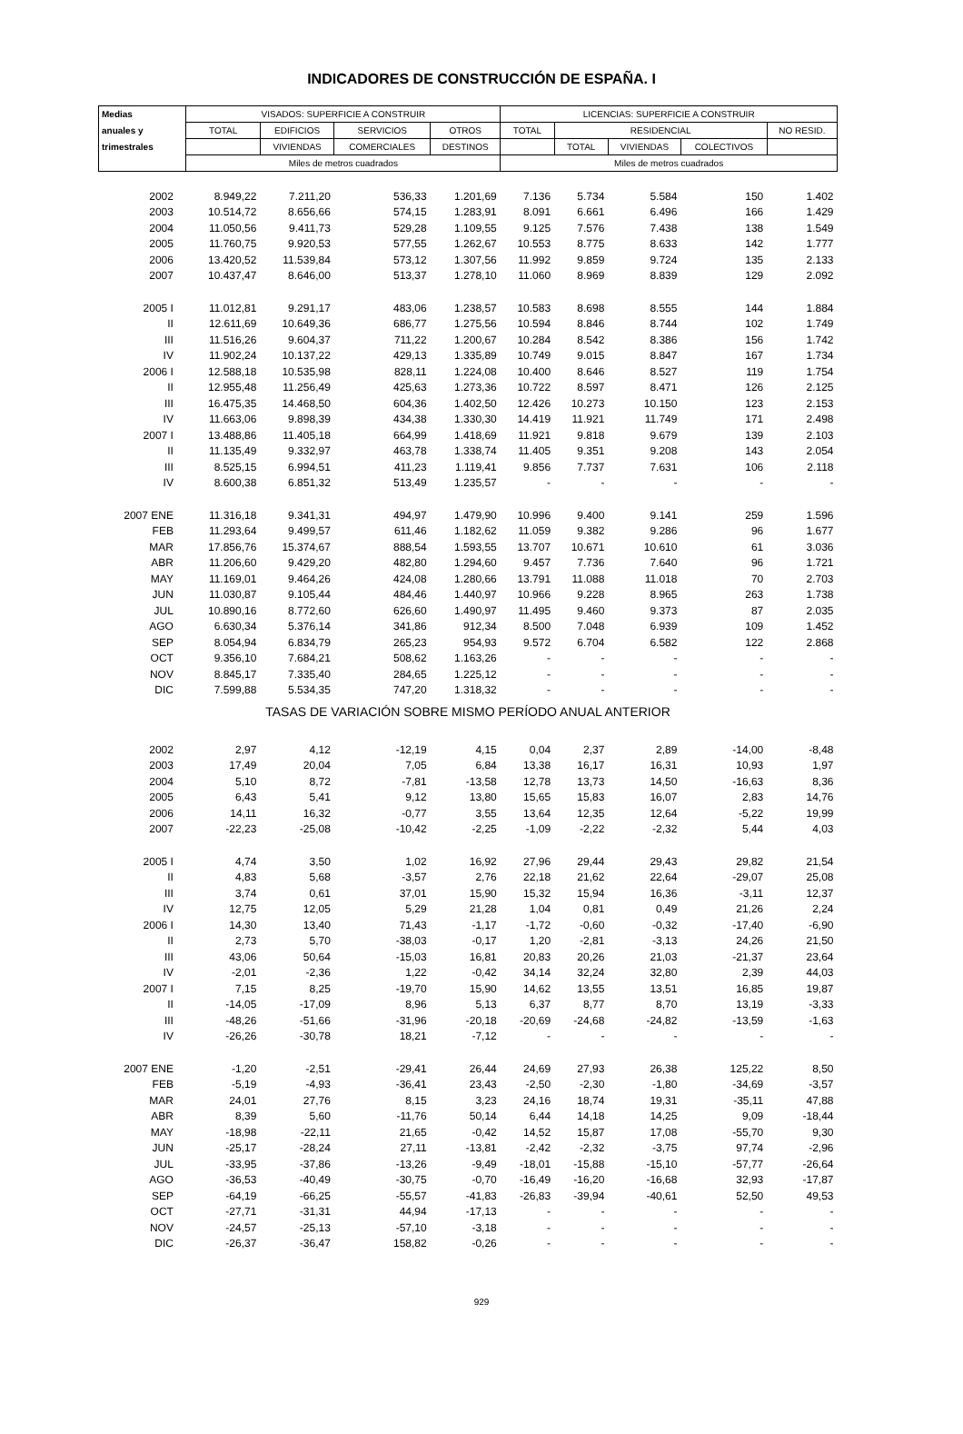INDICADORES DE CONSTRUCCIÓN DE ESPAÑA. I
| Medias | VISADOS: SUPERFICIE A CONSTRUIR | | | | LICENCIAS: SUPERFICIE A CONSTRUIR | | | | |
| --- | --- | --- | --- | --- | --- | --- | --- | --- | --- |
| anuales y | TOTAL | EDIFICIOS | SERVICIOS | OTROS | TOTAL | RESIDENCIAL | | | NO RESID. |
| trimestrales | | VIVIENDAS | COMERCIALES | DESTINOS | | TOTAL | VIVIENDAS | COLECTIVOS | |
| | Miles de metros cuadrados | | | | Miles de metros cuadrados | | | | |
| 2002 | 8.949,22 | 7.211,20 | 536,33 | 1.201,69 | 7.136 | 5.734 | 5.584 | 150 | 1.402 |
| 2003 | 10.514,72 | 8.656,66 | 574,15 | 1.283,91 | 8.091 | 6.661 | 6.496 | 166 | 1.429 |
| 2004 | 11.050,56 | 9.411,73 | 529,28 | 1.109,55 | 9.125 | 7.576 | 7.438 | 138 | 1.549 |
| 2005 | 11.760,75 | 9.920,53 | 577,55 | 1.262,67 | 10.553 | 8.775 | 8.633 | 142 | 1.777 |
| 2006 | 13.420,52 | 11.539,84 | 573,12 | 1.307,56 | 11.992 | 9.859 | 9.724 | 135 | 2.133 |
| 2007 | 10.437,47 | 8.646,00 | 513,37 | 1.278,10 | 11.060 | 8.969 | 8.839 | 129 | 2.092 |
| 2005 I | 11.012,81 | 9.291,17 | 483,06 | 1.238,57 | 10.583 | 8.698 | 8.555 | 144 | 1.884 |
| II | 12.611,69 | 10.649,36 | 686,77 | 1.275,56 | 10.594 | 8.846 | 8.744 | 102 | 1.749 |
| III | 11.516,26 | 9.604,37 | 711,22 | 1.200,67 | 10.284 | 8.542 | 8.386 | 156 | 1.742 |
| IV | 11.902,24 | 10.137,22 | 429,13 | 1.335,89 | 10.749 | 9.015 | 8.847 | 167 | 1.734 |
| 2006 I | 12.588,18 | 10.535,98 | 828,11 | 1.224,08 | 10.400 | 8.646 | 8.527 | 119 | 1.754 |
| II | 12.955,48 | 11.256,49 | 425,63 | 1.273,36 | 10.722 | 8.597 | 8.471 | 126 | 2.125 |
| III | 16.475,35 | 14.468,50 | 604,36 | 1.402,50 | 12.426 | 10.273 | 10.150 | 123 | 2.153 |
| IV | 11.663,06 | 9.898,39 | 434,38 | 1.330,30 | 14.419 | 11.921 | 11.749 | 171 | 2.498 |
| 2007 I | 13.488,86 | 11.405,18 | 664,99 | 1.418,69 | 11.921 | 9.818 | 9.679 | 139 | 2.103 |
| II | 11.135,49 | 9.332,97 | 463,78 | 1.338,74 | 11.405 | 9.351 | 9.208 | 143 | 2.054 |
| III | 8.525,15 | 6.994,51 | 411,23 | 1.119,41 | 9.856 | 7.737 | 7.631 | 106 | 2.118 |
| IV | 8.600,38 | 6.851,32 | 513,49 | 1.235,57 | - | - | - | - | - |
| 2007 ENE | 11.316,18 | 9.341,31 | 494,97 | 1.479,90 | 10.996 | 9.400 | 9.141 | 259 | 1.596 |
| FEB | 11.293,64 | 9.499,57 | 611,46 | 1.182,62 | 11.059 | 9.382 | 9.286 | 96 | 1.677 |
| MAR | 17.856,76 | 15.374,67 | 888,54 | 1.593,55 | 13.707 | 10.671 | 10.610 | 61 | 3.036 |
| ABR | 11.206,60 | 9.429,20 | 482,80 | 1.294,60 | 9.457 | 7.736 | 7.640 | 96 | 1.721 |
| MAY | 11.169,01 | 9.464,26 | 424,08 | 1.280,66 | 13.791 | 11.088 | 11.018 | 70 | 2.703 |
| JUN | 11.030,87 | 9.105,44 | 484,46 | 1.440,97 | 10.966 | 9.228 | 8.965 | 263 | 1.738 |
| JUL | 10.890,16 | 8.772,60 | 626,60 | 1.490,97 | 11.495 | 9.460 | 9.373 | 87 | 2.035 |
| AGO | 6.630,34 | 5.376,14 | 341,86 | 912,34 | 8.500 | 7.048 | 6.939 | 109 | 1.452 |
| SEP | 8.054,94 | 6.834,79 | 265,23 | 954,93 | 9.572 | 6.704 | 6.582 | 122 | 2.868 |
| OCT | 9.356,10 | 7.684,21 | 508,62 | 1.163,26 | - | - | - | - | - |
| NOV | 8.845,17 | 7.335,40 | 284,65 | 1.225,12 | - | - | - | - | - |
| DIC | 7.599,88 | 5.534,35 | 747,20 | 1.318,32 | - | - | - | - | - |
| TASAS DE VARIACIÓN SOBRE MISMO PERÍODO ANUAL ANTERIOR | | | | | | | | | |
| 2002 | 2,97 | 4,12 | -12,19 | 4,15 | 0,04 | 2,37 | 2,89 | -14,00 | -8,48 |
| 2003 | 17,49 | 20,04 | 7,05 | 6,84 | 13,38 | 16,17 | 16,31 | 10,93 | 1,97 |
| 2004 | 5,10 | 8,72 | -7,81 | -13,58 | 12,78 | 13,73 | 14,50 | -16,63 | 8,36 |
| 2005 | 6,43 | 5,41 | 9,12 | 13,80 | 15,65 | 15,83 | 16,07 | 2,83 | 14,76 |
| 2006 | 14,11 | 16,32 | -0,77 | 3,55 | 13,64 | 12,35 | 12,64 | -5,22 | 19,99 |
| 2007 | -22,23 | -25,08 | -10,42 | -2,25 | -1,09 | -2,22 | -2,32 | 5,44 | 4,03 |
| 2005 I | 4,74 | 3,50 | 1,02 | 16,92 | 27,96 | 29,44 | 29,43 | 29,82 | 21,54 |
| II | 4,83 | 5,68 | -3,57 | 2,76 | 22,18 | 21,62 | 22,64 | -29,07 | 25,08 |
| III | 3,74 | 0,61 | 37,01 | 15,90 | 15,32 | 15,94 | 16,36 | -3,11 | 12,37 |
| IV | 12,75 | 12,05 | 5,29 | 21,28 | 1,04 | 0,81 | 0,49 | 21,26 | 2,24 |
| 2006 I | 14,30 | 13,40 | 71,43 | -1,17 | -1,72 | -0,60 | -0,32 | -17,40 | -6,90 |
| II | 2,73 | 5,70 | -38,03 | -0,17 | 1,20 | -2,81 | -3,13 | 24,26 | 21,50 |
| III | 43,06 | 50,64 | -15,03 | 16,81 | 20,83 | 20,26 | 21,03 | -21,37 | 23,64 |
| IV | -2,01 | -2,36 | 1,22 | -0,42 | 34,14 | 32,24 | 32,80 | 2,39 | 44,03 |
| 2007 I | 7,15 | 8,25 | -19,70 | 15,90 | 14,62 | 13,55 | 13,51 | 16,85 | 19,87 |
| II | -14,05 | -17,09 | 8,96 | 5,13 | 6,37 | 8,77 | 8,70 | 13,19 | -3,33 |
| III | -48,26 | -51,66 | -31,96 | -20,18 | -20,69 | -24,68 | -24,82 | -13,59 | -1,63 |
| IV | -26,26 | -30,78 | 18,21 | -7,12 | - | - | - | - | - |
| 2007 ENE | -1,20 | -2,51 | -29,41 | 26,44 | 24,69 | 27,93 | 26,38 | 125,22 | 8,50 |
| FEB | -5,19 | -4,93 | -36,41 | 23,43 | -2,50 | -2,30 | -1,80 | -34,69 | -3,57 |
| MAR | 24,01 | 27,76 | 8,15 | 3,23 | 24,16 | 18,74 | 19,31 | -35,11 | 47,88 |
| ABR | 8,39 | 5,60 | -11,76 | 50,14 | 6,44 | 14,18 | 14,25 | 9,09 | -18,44 |
| MAY | -18,98 | -22,11 | 21,65 | -0,42 | 14,52 | 15,87 | 17,08 | -55,70 | 9,30 |
| JUN | -25,17 | -28,24 | 27,11 | -13,81 | -2,42 | -2,32 | -3,75 | 97,74 | -2,96 |
| JUL | -33,95 | -37,86 | -13,26 | -9,49 | -18,01 | -15,88 | -15,10 | -57,77 | -26,64 |
| AGO | -36,53 | -40,49 | -30,75 | -0,70 | -16,49 | -16,20 | -16,68 | 32,93 | -17,87 |
| SEP | -64,19 | -66,25 | -55,57 | -41,83 | -26,83 | -39,94 | -40,61 | 52,50 | 49,53 |
| OCT | -27,71 | -31,31 | 44,94 | -17,13 | - | - | - | - | - |
| NOV | -24,57 | -25,13 | -57,10 | -3,18 | - | - | - | - | - |
| DIC | -26,37 | -36,47 | 158,82 | -0,26 | - | - | - | - | - |
929